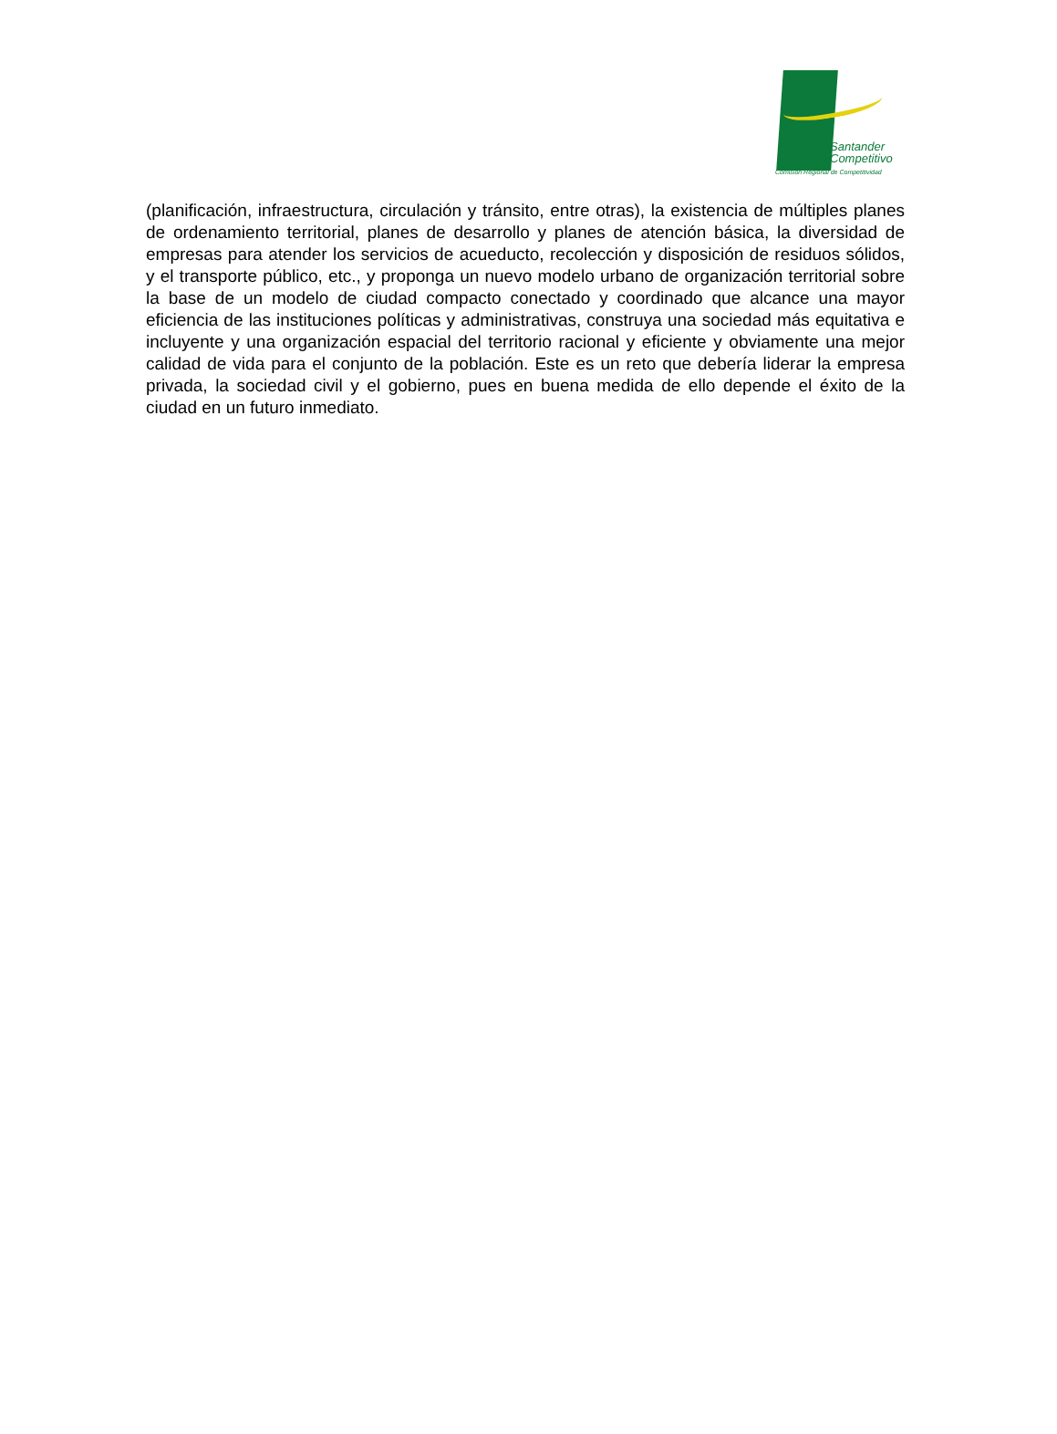Santander
Competitivo
Comisión Regional de Competitividad
(planificación, infraestructura, circulación y tránsito, entre otras), la existencia de múltiples planes de ordenamiento territorial, planes de desarrollo y planes de atención básica, la diversidad de empresas para atender los servicios de acueducto, recolección y disposición de residuos sólidos, y el transporte público, etc., y proponga un nuevo modelo urbano de organización territorial sobre la base de un modelo de ciudad compacto conectado y coordinado que alcance una mayor eficiencia de las instituciones políticas y administrativas, construya una sociedad más equitativa e incluyente y una organización espacial del territorio racional y eficiente y obviamente una mejor calidad de vida para el conjunto de la población. Este es un reto que debería liderar la empresa privada, la sociedad civil y el gobierno, pues en buena medida de ello depende el éxito de la ciudad en un futuro inmediato.